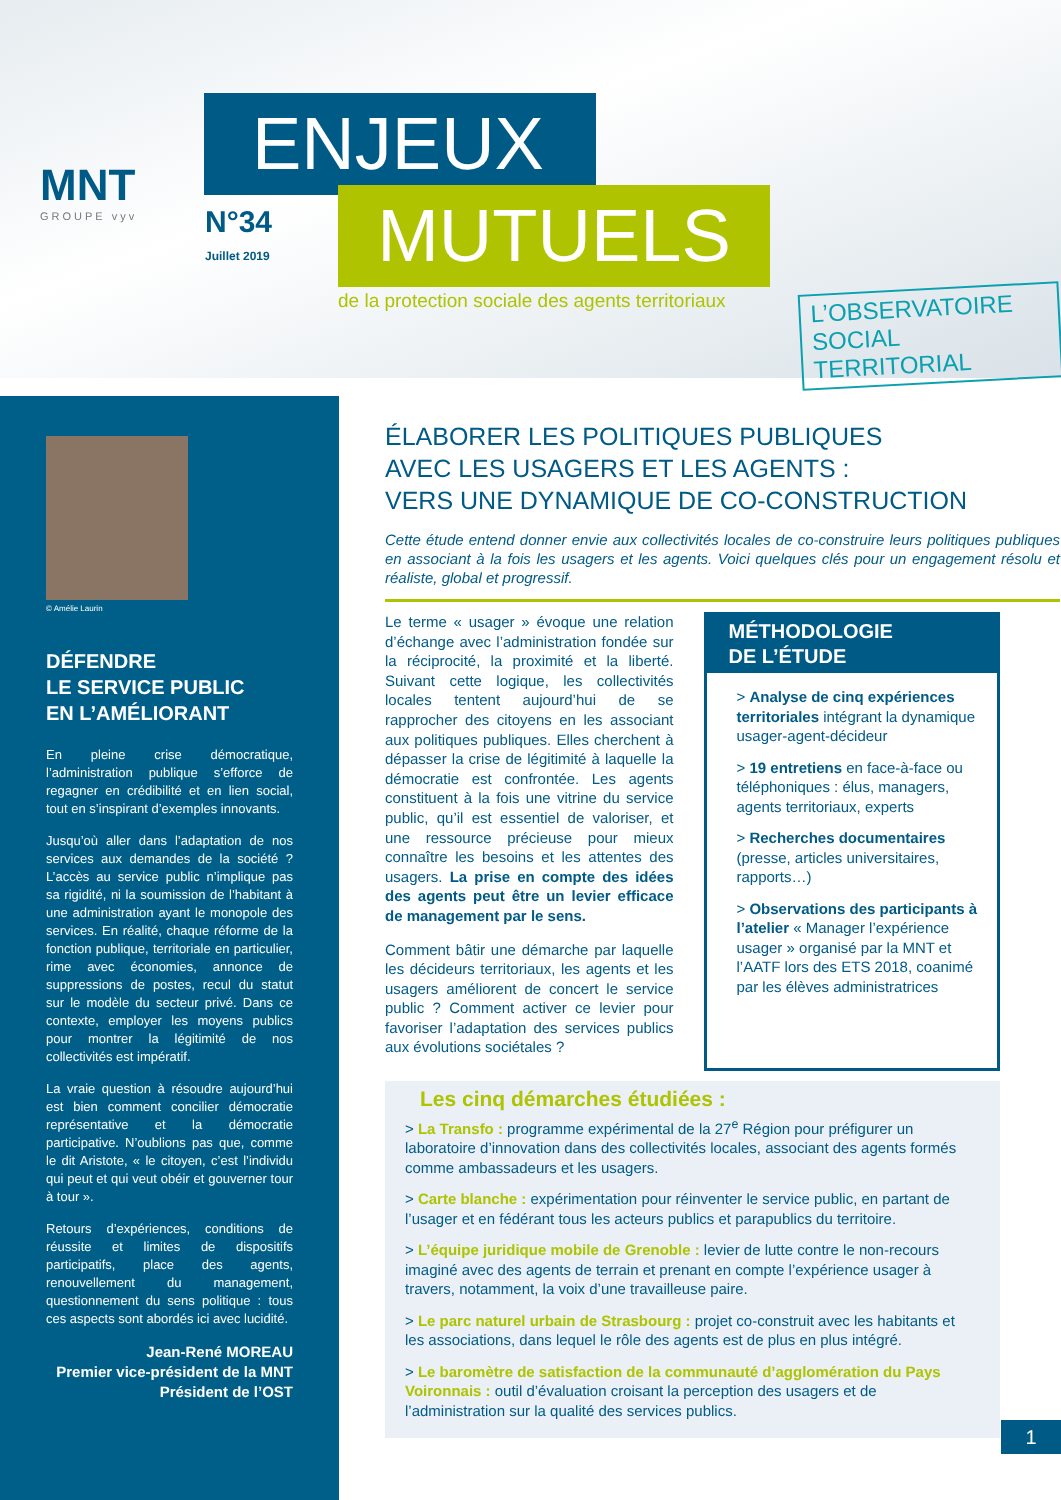MNT
GROUPE vyv
ENJEUX
MUTUELS
N°34
Juillet 2019
de la protection sociale des agents territoriaux
L’OBSERVATOIRE
SOCIAL TERRITORIAL
© Amélie Laurin
DÉFENDRE
LE SERVICE PUBLIC
EN L’AMÉLIORANT
En pleine crise démocratique, l’administration publique s’efforce de regagner en crédibilité et en lien social, tout en s’inspirant d’exemples innovants.
Jusqu’où aller dans l’adaptation de nos services aux demandes de la société ? L’accès au service public n’implique pas sa rigidité, ni la soumission de l’habitant à une administration ayant le monopole des services. En réalité, chaque réforme de la fonction publique, territoriale en particulier, rime avec économies, annonce de suppressions de postes, recul du statut sur le modèle du secteur privé. Dans ce contexte, employer les moyens publics pour montrer la légitimité de nos collectivités est impératif.
La vraie question à résoudre aujourd’hui est bien comment concilier démocratie représentative et la démocratie participative. N’oublions pas que, comme le dit Aristote, « le citoyen, c’est l’individu qui peut et qui veut obéir et gouverner tour à tour ».
Retours d’expériences, conditions de réussite et limites de dispositifs participatifs, place des agents, renouvellement du management, questionnement du sens politique : tous ces aspects sont abordés ici avec lucidité.
Jean-René MOREAU
Premier vice-président de la MNT
Président de l’OST
ÉLABORER LES POLITIQUES PUBLIQUES
AVEC LES USAGERS ET LES AGENTS :
VERS UNE DYNAMIQUE DE CO-CONSTRUCTION
Cette étude entend donner envie aux collectivités locales de co-construire leurs politiques publiques en associant à la fois les usagers et les agents. Voici quelques clés pour un engagement résolu et réaliste, global et progressif.
Le terme « usager » évoque une relation d’échange avec l’administration fondée sur la réciprocité, la proximité et la liberté. Suivant cette logique, les collectivités locales tentent aujourd’hui de se rapprocher des citoyens en les associant aux politiques publiques. Elles cherchent à dépasser la crise de légitimité à laquelle la démocratie est confrontée. Les agents constituent à la fois une vitrine du service public, qu’il est essentiel de valoriser, et une ressource précieuse pour mieux connaître les besoins et les attentes des usagers. La prise en compte des idées des agents peut être un levier efficace de management par le sens.
Comment bâtir une démarche par laquelle les décideurs territoriaux, les agents et les usagers améliorent de concert le service public ? Comment activer ce levier pour favoriser l’adaptation des services publics aux évolutions sociétales ?
MÉTHODOLOGIE
DE L’ÉTUDE
> Analyse de cinq expériences territoriales intégrant la dynamique usager-agent-décideur
> 19 entretiens en face-à-face ou téléphoniques : élus, managers, agents territoriaux, experts
> Recherches documentaires (presse, articles universitaires, rapports…)
> Observations des participants à l’atelier « Manager l’expérience usager » organisé par la MNT et l’AATF lors des ETS 2018, coanimé par les élèves administratrices
Les cinq démarches étudiées :
> La Transfo : programme expérimental de la 27<sup>e</sup> Région pour préfigurer un laboratoire d’innovation dans des collectivités locales, associant des agents formés comme ambassadeurs et les usagers.
> Carte blanche : expérimentation pour réinventer le service public, en partant de l’usager et en fédérant tous les acteurs publics et parapublics du territoire.
> L’équipe juridique mobile de Grenoble : levier de lutte contre le non-recours imaginé avec des agents de terrain et prenant en compte l’expérience usager à travers, notamment, la voix d’une travailleuse paire.
> Le parc naturel urbain de Strasbourg : projet co-construit avec les habitants et les associations, dans lequel le rôle des agents est de plus en plus intégré.
> Le baromètre de satisfaction de la communauté d’agglomération du Pays Voironnais : outil d’évaluation croisant la perception des usagers et de l’administration sur la qualité des services publics.
1